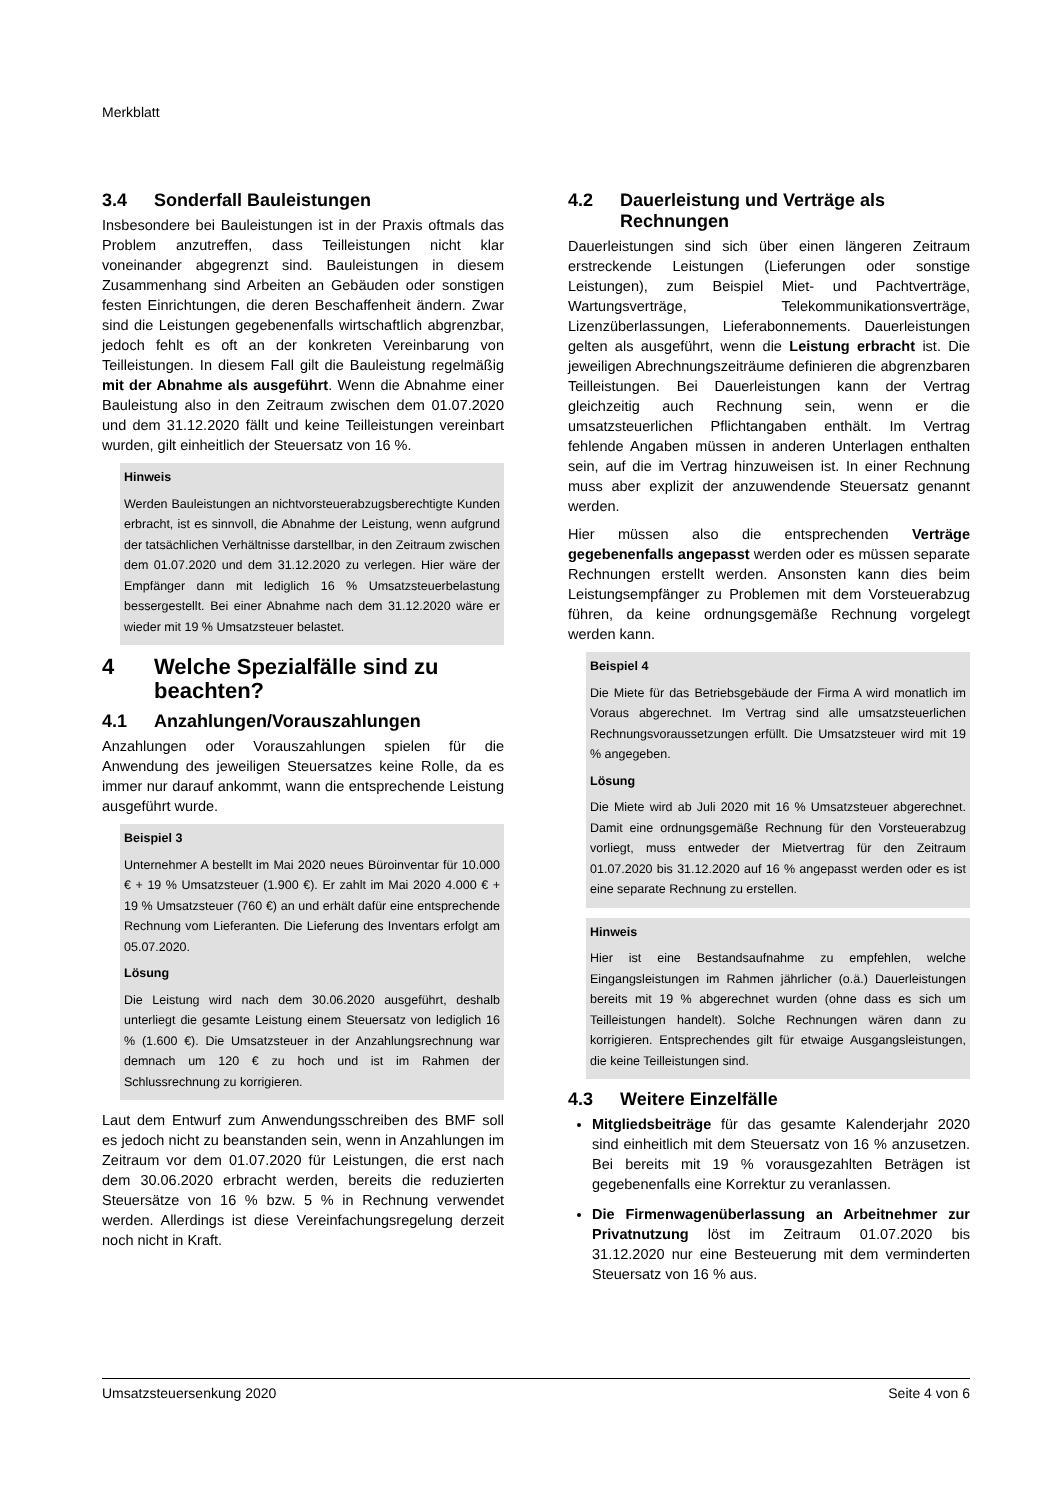Merkblatt
3.4 Sonderfall Bauleistungen
Insbesondere bei Bauleistungen ist in der Praxis oftmals das Problem anzutreffen, dass Teilleistungen nicht klar voneinander abgegrenzt sind. Bauleistungen in diesem Zusammenhang sind Arbeiten an Gebäuden oder sonstigen festen Einrichtungen, die deren Beschaffenheit ändern. Zwar sind die Leistungen gegebenenfalls wirtschaftlich abgrenzbar, jedoch fehlt es oft an der konkreten Vereinbarung von Teilleistungen. In diesem Fall gilt die Bauleistung regelmäßig mit der Abnahme als ausgeführt. Wenn die Abnahme einer Bauleistung also in den Zeitraum zwischen dem 01.07.2020 und dem 31.12.2020 fällt und keine Teilleistungen vereinbart wurden, gilt einheitlich der Steuersatz von 16 %.
Hinweis
Werden Bauleistungen an nichtvorsteuerabzugsberechtigte Kunden erbracht, ist es sinnvoll, die Abnahme der Leistung, wenn aufgrund der tatsächlichen Verhältnisse darstellbar, in den Zeitraum zwischen dem 01.07.2020 und dem 31.12.2020 zu verlegen. Hier wäre der Empfänger dann mit lediglich 16 % Umsatzsteuerbelastung bessergestellt. Bei einer Abnahme nach dem 31.12.2020 wäre er wieder mit 19 % Umsatzsteuer belastet.
4 Welche Spezialfälle sind zu beachten?
4.1 Anzahlungen/Vorauszahlungen
Anzahlungen oder Vorauszahlungen spielen für die Anwendung des jeweiligen Steuersatzes keine Rolle, da es immer nur darauf ankommt, wann die entsprechende Leistung ausgeführt wurde.
Beispiel 3
Unternehmer A bestellt im Mai 2020 neues Büroinventar für 10.000 € + 19 % Umsatzsteuer (1.900 €). Er zahlt im Mai 2020 4.000 € + 19 % Umsatzsteuer (760 €) an und erhält dafür eine entsprechende Rechnung vom Lieferanten. Die Lieferung des Inventars erfolgt am 05.07.2020.
Lösung
Die Leistung wird nach dem 30.06.2020 ausgeführt, deshalb unterliegt die gesamte Leistung einem Steuersatz von lediglich 16 % (1.600 €). Die Umsatzsteuer in der Anzahlungsrechnung war demnach um 120 € zu hoch und ist im Rahmen der Schlussrechnung zu korrigieren.
Laut dem Entwurf zum Anwendungsschreiben des BMF soll es jedoch nicht zu beanstanden sein, wenn in Anzahlungen im Zeitraum vor dem 01.07.2020 für Leistungen, die erst nach dem 30.06.2020 erbracht werden, bereits die reduzierten Steuersätze von 16 % bzw. 5 % in Rechnung verwendet werden. Allerdings ist diese Vereinfachungsregelung derzeit noch nicht in Kraft.
4.2 Dauerleistung und Verträge als Rechnungen
Dauerleistungen sind sich über einen längeren Zeitraum erstreckende Leistungen (Lieferungen oder sonstige Leistungen), zum Beispiel Miet- und Pachtverträge, Wartungsverträge, Telekommunikationsverträge, Lizenzüberlassungen, Lieferabonnements. Dauerleistungen gelten als ausgeführt, wenn die Leistung erbracht ist. Die jeweiligen Abrechnungszeiträume definieren die abgrenzbaren Teilleistungen. Bei Dauerleistungen kann der Vertrag gleichzeitig auch Rechnung sein, wenn er die umsatzsteuerlichen Pflichtangaben enthält. Im Vertrag fehlende Angaben müssen in anderen Unterlagen enthalten sein, auf die im Vertrag hinzuweisen ist. In einer Rechnung muss aber explizit der anzuwendende Steuersatz genannt werden.
Hier müssen also die entsprechenden Verträge gegebenenfalls angepasst werden oder es müssen separate Rechnungen erstellt werden. Ansonsten kann dies beim Leistungsempfänger zu Problemen mit dem Vorsteuerabzug führen, da keine ordnungsgemäße Rechnung vorgelegt werden kann.
Beispiel 4
Die Miete für das Betriebsgebäude der Firma A wird monatlich im Voraus abgerechnet. Im Vertrag sind alle umsatzsteuerlichen Rechnungsvoraussetzungen erfüllt. Die Umsatzsteuer wird mit 19 % angegeben.
Lösung
Die Miete wird ab Juli 2020 mit 16 % Umsatzsteuer abgerechnet. Damit eine ordnungsgemäße Rechnung für den Vorsteuerabzug vorliegt, muss entweder der Mietvertrag für den Zeitraum 01.07.2020 bis 31.12.2020 auf 16 % angepasst werden oder es ist eine separate Rechnung zu erstellen.
Hinweis
Hier ist eine Bestandsaufnahme zu empfehlen, welche Eingangsleistungen im Rahmen jährlicher (o.ä.) Dauerleistungen bereits mit 19 % abgerechnet wurden (ohne dass es sich um Teilleistungen handelt). Solche Rechnungen wären dann zu korrigieren. Entsprechendes gilt für etwaige Ausgangsleistungen, die keine Teilleistungen sind.
4.3 Weitere Einzelfälle
Mitgliedsbeiträge für das gesamte Kalenderjahr 2020 sind einheitlich mit dem Steuersatz von 16 % anzusetzen. Bei bereits mit 19 % vorausgezahlten Beträgen ist gegebenenfalls eine Korrektur zu veranlassen.
Die Firmenwagenüberlassung an Arbeitnehmer zur Privatnutzung löst im Zeitraum 01.07.2020 bis 31.12.2020 nur eine Besteuerung mit dem verminderten Steuersatz von 16 % aus.
Umsatzsteuersenkung 2020 Seite 4 von 6